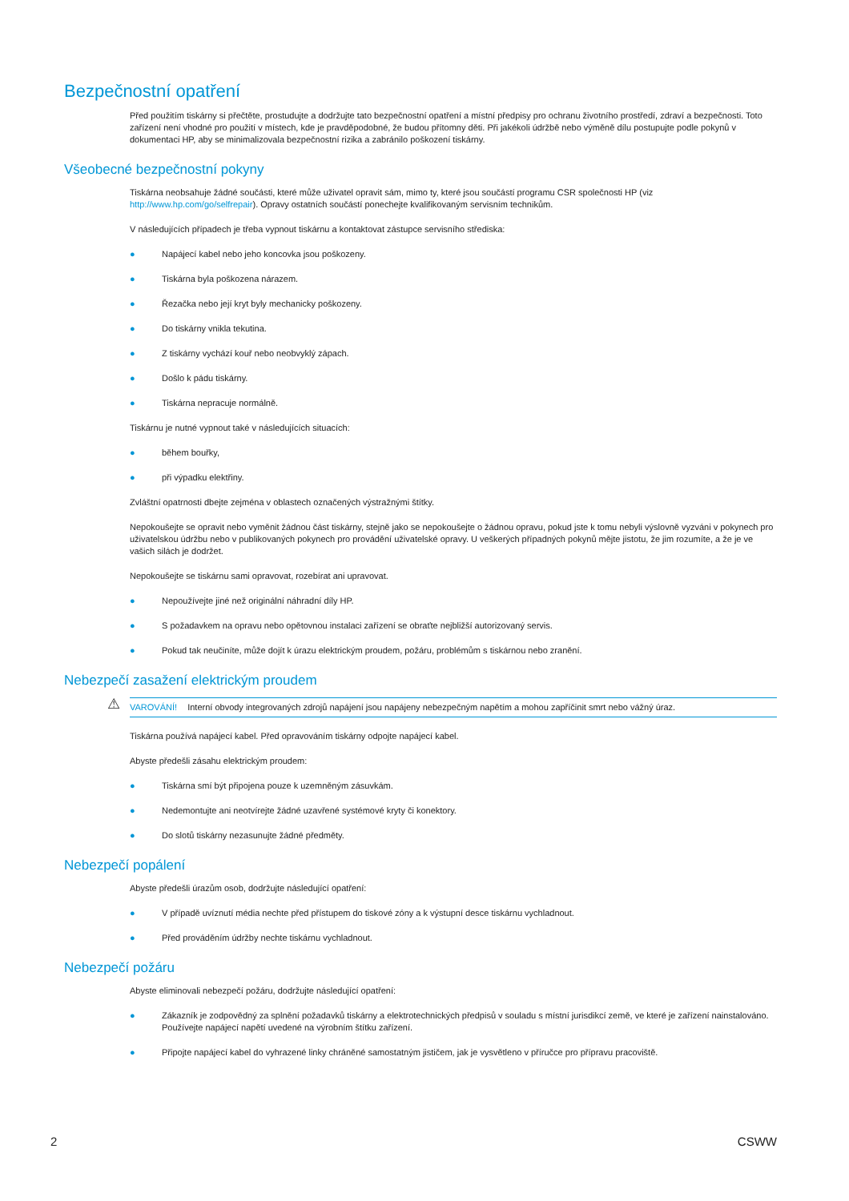Bezpečnostní opatření
Před použitím tiskárny si přečtěte, prostudujte a dodržujte tato bezpečnostní opatření a místní předpisy pro ochranu životního prostředí, zdraví a bezpečnosti. Toto zařízení není vhodné pro použití v místech, kde je pravděpodobné, že budou přítomny děti. Při jakékoli údržbě nebo výměně dílu postupujte podle pokynů v dokumentaci HP, aby se minimalizovala bezpečnostní rizika a zabránilo poškození tiskárny.
Všeobecné bezpečnostní pokyny
Tiskárna neobsahuje žádné součásti, které může uživatel opravit sám, mimo ty, které jsou součástí programu CSR společnosti HP (viz http://www.hp.com/go/selfrepair). Opravy ostatních součástí ponechejte kvalifikovaným servisním technikům.
V následujících případech je třeba vypnout tiskárnu a kontaktovat zástupce servisního střediska:
● Napájecí kabel nebo jeho koncovka jsou poškozeny.
● Tiskárna byla poškozena nárazem.
● Řezačka nebo její kryt byly mechanicky poškozeny.
● Do tiskárny vnikla tekutina.
● Z tiskárny vychází kouř nebo neobvyklý zápach.
● Došlo k pádu tiskárny.
● Tiskárna nepracuje normálně.
Tiskárnu je nutné vypnout také v následujících situacích:
● během bouřky,
● při výpadku elektřiny.
Zvláštní opatrnosti dbejte zejména v oblastech označených výstražnými štítky.
Nepokoušejte se opravit nebo vyměnit žádnou část tiskárny, stejně jako se nepokoušejte o žádnou opravu, pokud jste k tomu nebyli výslovně vyzváni v pokynech pro uživatelskou údržbu nebo v publikovaných pokynech pro provádění uživatelské opravy. U veškerých případných pokynů mějte jistotu, že jim rozumíte, a že je ve vašich silách je dodržet.
Nepokoušejte se tiskárnu sami opravovat, rozebírat ani upravovat.
● Nepoužívejte jiné než originální náhradní díly HP.
● S požadavkem na opravu nebo opětovnou instalaci zařízení se obraťte nejbližší autorizovaný servis.
● Pokud tak neučiníte, může dojít k úrazu elektrickým proudem, požáru, problémům s tiskárnou nebo zranění.
Nebezpečí zasažení elektrickým proudem
⚠ VAROVÁNÍ! Interní obvody integrovaných zdrojů napájení jsou napájeny nebezpečným napětím a mohou zapříčinit smrt nebo vážný úraz.
Tiskárna používá napájecí kabel. Před opravováním tiskárny odpojte napájecí kabel.
Abyste předešli zásahu elektrickým proudem:
● Tiskárna smí být připojena pouze k uzemněným zásuvkám.
● Nedemontujte ani neotvírejte žádné uzavřené systémové kryty či konektory.
● Do slotů tiskárny nezasunujte žádné předměty.
Nebezpečí popálení
Abyste předešli úrazům osob, dodržujte následující opatření:
● V případě uvíznutí média nechte před přístupem do tiskové zóny a k výstupní desce tiskárnu vychladnout.
● Před prováděním údržby nechte tiskárnu vychladnout.
Nebezpečí požáru
Abyste eliminovali nebezpečí požáru, dodržujte následující opatření:
● Zákazník je zodpovědný za splnění požadavků tiskárny a elektrotechnických předpisů v souladu s místní jurisdikcí země, ve které je zařízení nainstalováno. Používejte napájecí napětí uvedené na výrobním štítku zařízení.
● Připojte napájecí kabel do vyhrazené linky chráněné samostatným jističem, jak je vysvětleno v příručce pro přípravu pracoviště.
2 CSWW